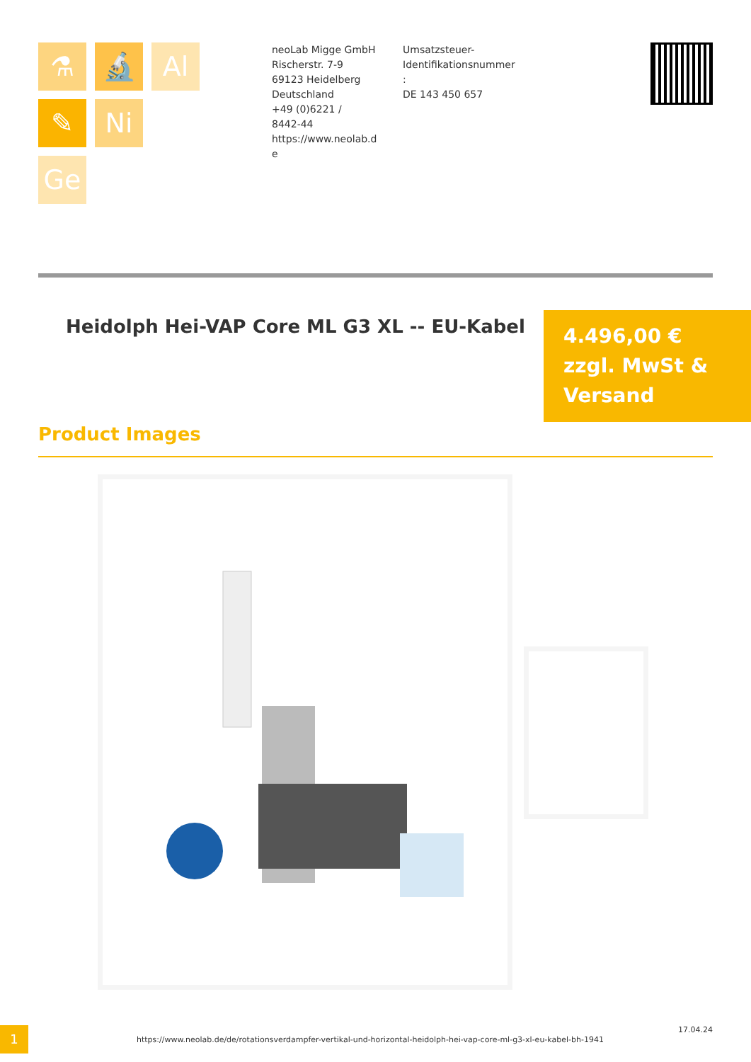⚗
🔬
Al
✎
Ni
Ge
neoLab Migge GmbH
Rischerstr. 7-9
69123 Heidelberg
Deutschland
+49 (0)6221 /
8442-44
https://www.neolab.d
e
Umsatzsteuer-
Identifikationsnummer
:
DE 143 450 657
Heidolph Hei-VAP Core ML G3 XL -- EU-Kabel
4.496,00 €
zzgl. MwSt &
Versand
Product Images
1
https://www.neolab.de/de/rotationsverdampfer-vertikal-und-horizontal-heidolph-hei-vap-core-ml-g3-xl-eu-kabel-bh-1941
17.04.24